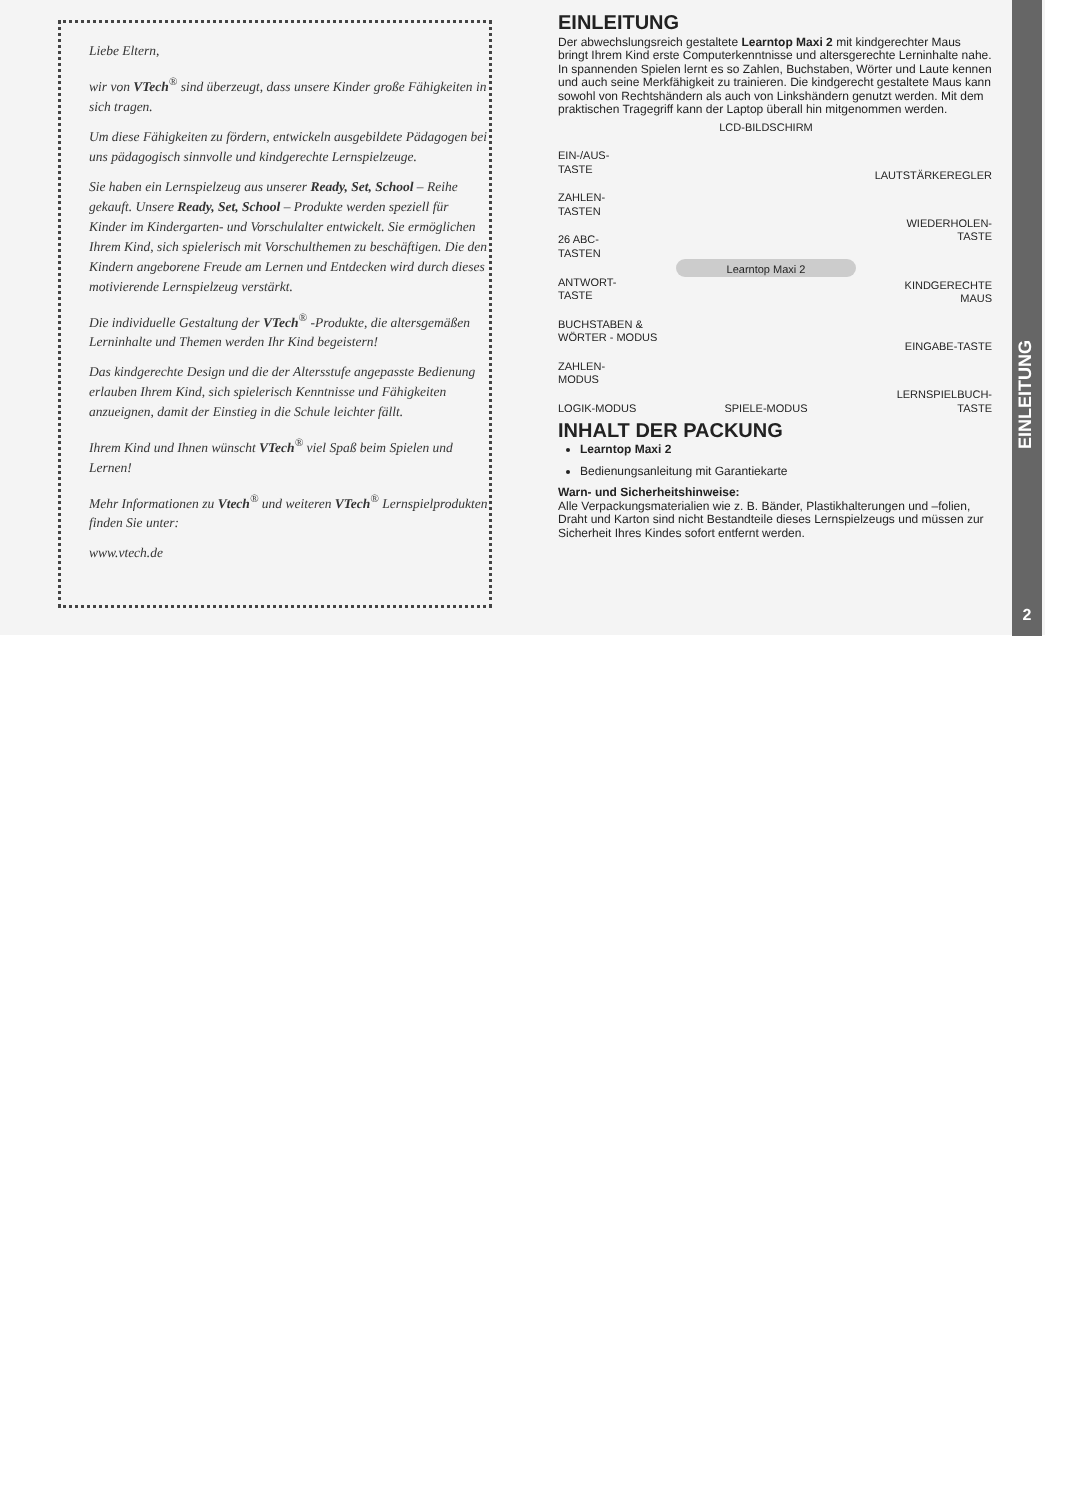Liebe Eltern,
wir von VTech<sup>®</sup> sind überzeugt, dass unsere Kinder große Fähigkeiten in sich tragen.
Um diese Fähigkeiten zu fördern, entwickeln ausgebildete Pädagogen bei uns pädagogisch sinnvolle und kindgerechte Lernspielzeuge.
Sie haben ein Lernspielzeug aus unserer Ready, Set, School – Reihe gekauft. Unsere Ready, Set, School – Produkte werden speziell für Kinder im Kindergarten- und Vorschulalter entwickelt. Sie ermöglichen Ihrem Kind, sich spielerisch mit Vorschulthemen zu beschäftigen. Die den Kindern angeborene Freude am Lernen und Entdecken wird durch dieses motivierende Lernspielzeug verstärkt.
Die individuelle Gestaltung der VTech<sup>®</sup> -Produkte, die altersgemäßen Lerninhalte und Themen werden Ihr Kind begeistern!
Das kindgerechte Design und die der Altersstufe angepasste Bedienung erlauben Ihrem Kind, sich spielerisch Kenntnisse und Fähigkeiten anzueignen, damit der Einstieg in die Schule leichter fällt.
Ihrem Kind und Ihnen wünscht VTech<sup>®</sup> viel Spaß beim Spielen und Lernen!
Mehr Informationen zu Vtech<sup>®</sup> und weiteren VTech<sup>®</sup> Lernspielprodukten finden Sie unter:
www.vtech.de
EINLEITUNG
Der abwechslungsreich gestaltete Learntop Maxi 2 mit kindgerechter Maus bringt Ihrem Kind erste Computerkenntnisse und altersgerechte Lerninhalte nahe. In spannenden Spielen lernt es so Zahlen, Buchstaben, Wörter und Laute kennen und auch seine Merkfähigkeit zu trainieren. Die kindgerecht gestaltete Maus kann sowohl von Rechtshändern als auch von Linkshändern genutzt werden. Mit dem praktischen Tragegriff kann der Laptop überall hin mitgenommen werden.
EIN-/AUS-
TASTE
ZAHLEN-
TASTEN
26 ABC-
TASTEN
ANTWORT-
TASTE
BUCHSTABEN &
WÖRTER - MODUS
ZAHLEN-
MODUS
LOGIK-MODUS
LCD-BILDSCHIRM
Learntop Maxi 2
SPIELE-MODUS
LAUTSTÄRKEREGLER
WIEDERHOLEN-
TASTE
KINDGERECHTE
MAUS
EINGABE-TASTE
LERNSPIELBUCH-
TASTE
INHALT DER PACKUNG
Learntop Maxi 2
Bedienungsanleitung mit Garantiekarte
Warn- und Sicherheitshinweise:
Alle Verpackungsmaterialien wie z. B. Bänder, Plastikhalterungen und –folien, Draht und Karton sind nicht Bestandteile dieses Lernspielzeugs und müssen zur Sicherheit Ihres Kindes sofort entfernt werden.
EINLEITUNG
2